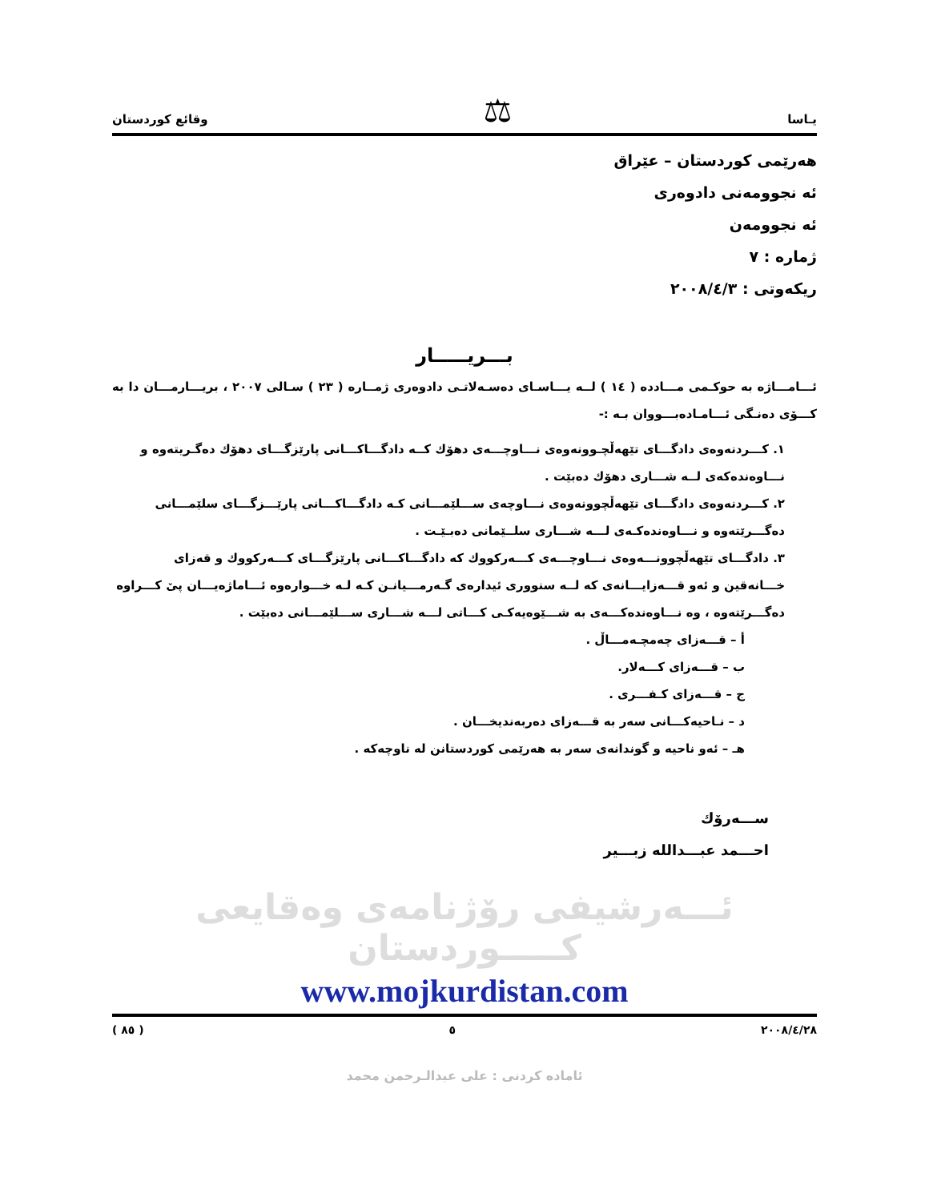يـاسا ⚖ وقائع كوردستان
هەرێمی کوردستان – عێراق
ئه نجوومەنی دادوەری
ئه نجوومەن
ژمارە : ٧
ریکەوتی : ٢٠٠٨/٤/٣
بـــريـــــار
ئـــامـــاژه به حوکـمی مـــادده ( ١٤ ) لــه یـــاسـای دەسـەلاتـی دادوەری ژمــاره ( ٢٣ ) سـالی ٢٠٠٧ ، بریـــارمـــان دا به کـــۆی دەنـگی ئـــامـادەبـــووان بـه :-
١. کـــردنەوەی دادگـــای تێهەڵچـوونەوەی نـــاوچـــەی دهۆك كــه دادگـــاکـــانی پارێزگـــای دهۆك دەگـریتەوە و نـــاوەندەکەی لــه شـــاری دهۆك دەبێت .
٢. کـــردنەوەی دادگـــای تێهەڵچوونەوەی نـــاوچەی ســـلێمـــانی کـه دادگـــاکـــانی پارێـــزگـــای سلێمـــانی دەگـــرێتەوە و نـــاوەندەکـەی لـــه شـــاری سلــێمانی دەبـێـت .
٣. دادگـــای تێهەڵچوونـــەوەی نـــاوچـــەی کـــەرکووك كه دادگـــاکـــانی پارێزگـــای کـــەرکووك و قەزای خـــانەقین و ئەو قـــەزایـــانەی که لــه سنووری ئیدارەی گـەرمـــیانـن کـه لـه خـــوارەوە ئـــاماژەیـــان پیٚ کـــراوە دەگـــرێتەوە ، وه نـــاوەندەکـــەی به شـــێوەیەکـی کـــاتی لـــه شـــاری ســـلێمـــانی دەبێت .
أ – قـــەزای چەمچـەمـــاڵ .
ب – قـــەزای کـــەلار.
ج – قـــەزای کـفـــری .
د – نـاحیەکـــانی سەر به قـــەزای دەربەندیخـــان .
هـ – ئەو ناحیه و گوندانەی سەر به هەرێمی کوردستانن له ناوچەکه .
ســـەرۆك
احـــمد عبـــدالله زبـــیر
ئـــەرشیفی رۆژنامەی وەقایعی کـــــوردستان
www.mojkurdistan.com
٢٠٠٨/٤/٢٨ ٥ ( ٨٥ )
ئامادە کردنی : علی عبدالـرحمن محمد